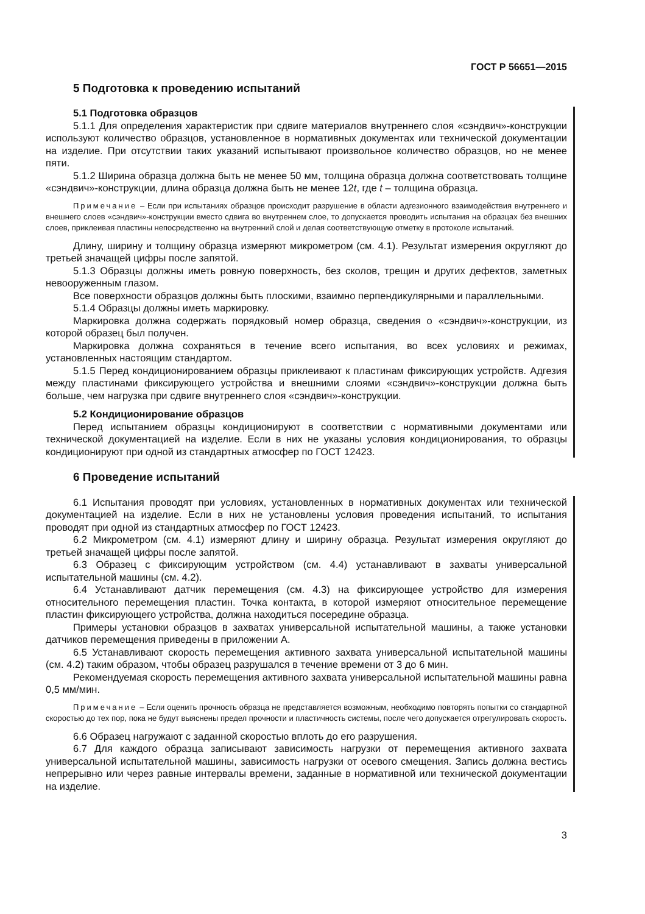ГОСТ Р 56651—2015
5 Подготовка к проведению испытаний
5.1 Подготовка образцов
5.1.1 Для определения характеристик при сдвиге материалов внутреннего слоя «сэндвич»-конструкции используют количество образцов, установленное в нормативных документах или технической документации на изделие. При отсутствии таких указаний испытывают произвольное количество образцов, но не менее пяти.
5.1.2 Ширина образца должна быть не менее 50 мм, толщина образца должна соответствовать толщине «сэндвич»-конструкции, длина образца должна быть не менее 12t, где t – толщина образца.
Примечание – Если при испытаниях образцов происходит разрушение в области адгезионного взаимодействия внутреннего и внешнего слоев «сэндвич»-конструкции вместо сдвига во внутреннем слое, то допускается проводить испытания на образцах без внешних слоев, приклеивая пластины непосредственно на внутренний слой и делая соответствующую отметку в протоколе испытаний.
Длину, ширину и толщину образца измеряют микрометром (см. 4.1). Результат измерения округляют до третьей значащей цифры после запятой.
5.1.3 Образцы должны иметь ровную поверхность, без сколов, трещин и других дефектов, заметных невооруженным глазом.
Все поверхности образцов должны быть плоскими, взаимно перпендикулярными и параллельными.
5.1.4 Образцы должны иметь маркировку.
Маркировка должна содержать порядковый номер образца, сведения о «сэндвич»-конструкции, из которой образец был получен.
Маркировка должна сохраняться в течение всего испытания, во всех условиях и режимах, установленных настоящим стандартом.
5.1.5 Перед кондиционированием образцы приклеивают к пластинам фиксирующих устройств. Адгезия между пластинами фиксирующего устройства и внешними слоями «сэндвич»-конструкции должна быть больше, чем нагрузка при сдвиге внутреннего слоя «сэндвич»-конструкции.
5.2 Кондиционирование образцов
Перед испытанием образцы кондиционируют в соответствии с нормативными документами или технической документацией на изделие. Если в них не указаны условия кондиционирования, то образцы кондиционируют при одной из стандартных атмосфер по ГОСТ 12423.
6 Проведение испытаний
6.1 Испытания проводят при условиях, установленных в нормативных документах или технической документацией на изделие. Если в них не установлены условия проведения испытаний, то испытания проводят при одной из стандартных атмосфер по ГОСТ 12423.
6.2 Микрометром (см. 4.1) измеряют длину и ширину образца. Результат измерения округляют до третьей значащей цифры после запятой.
6.3 Образец с фиксирующим устройством (см. 4.4) устанавливают в захваты универсальной испытательной машины (см. 4.2).
6.4 Устанавливают датчик перемещения (см. 4.3) на фиксирующее устройство для измерения относительного перемещения пластин. Точка контакта, в которой измеряют относительное перемещение пластин фиксирующего устройства, должна находиться посередине образца.
Примеры установки образцов в захватах универсальной испытательной машины, а также установки датчиков перемещения приведены в приложении А.
6.5 Устанавливают скорость перемещения активного захвата универсальной испытательной машины (см. 4.2) таким образом, чтобы образец разрушался в течение времени от 3 до 6 мин.
Рекомендуемая скорость перемещения активного захвата универсальной испытательной машины равна 0,5 мм/мин.
Примечание – Если оценить прочность образца не представляется возможным, необходимо повторять попытки со стандартной скоростью до тех пор, пока не будут выяснены предел прочности и пластичность системы, после чего допускается отрегулировать скорость.
6.6 Образец нагружают с заданной скоростью вплоть до его разрушения.
6.7 Для каждого образца записывают зависимость нагрузки от перемещения активного захвата универсальной испытательной машины, зависимость нагрузки от осевого смещения. Запись должна вестись непрерывно или через равные интервалы времени, заданные в нормативной или технической документации на изделие.
3